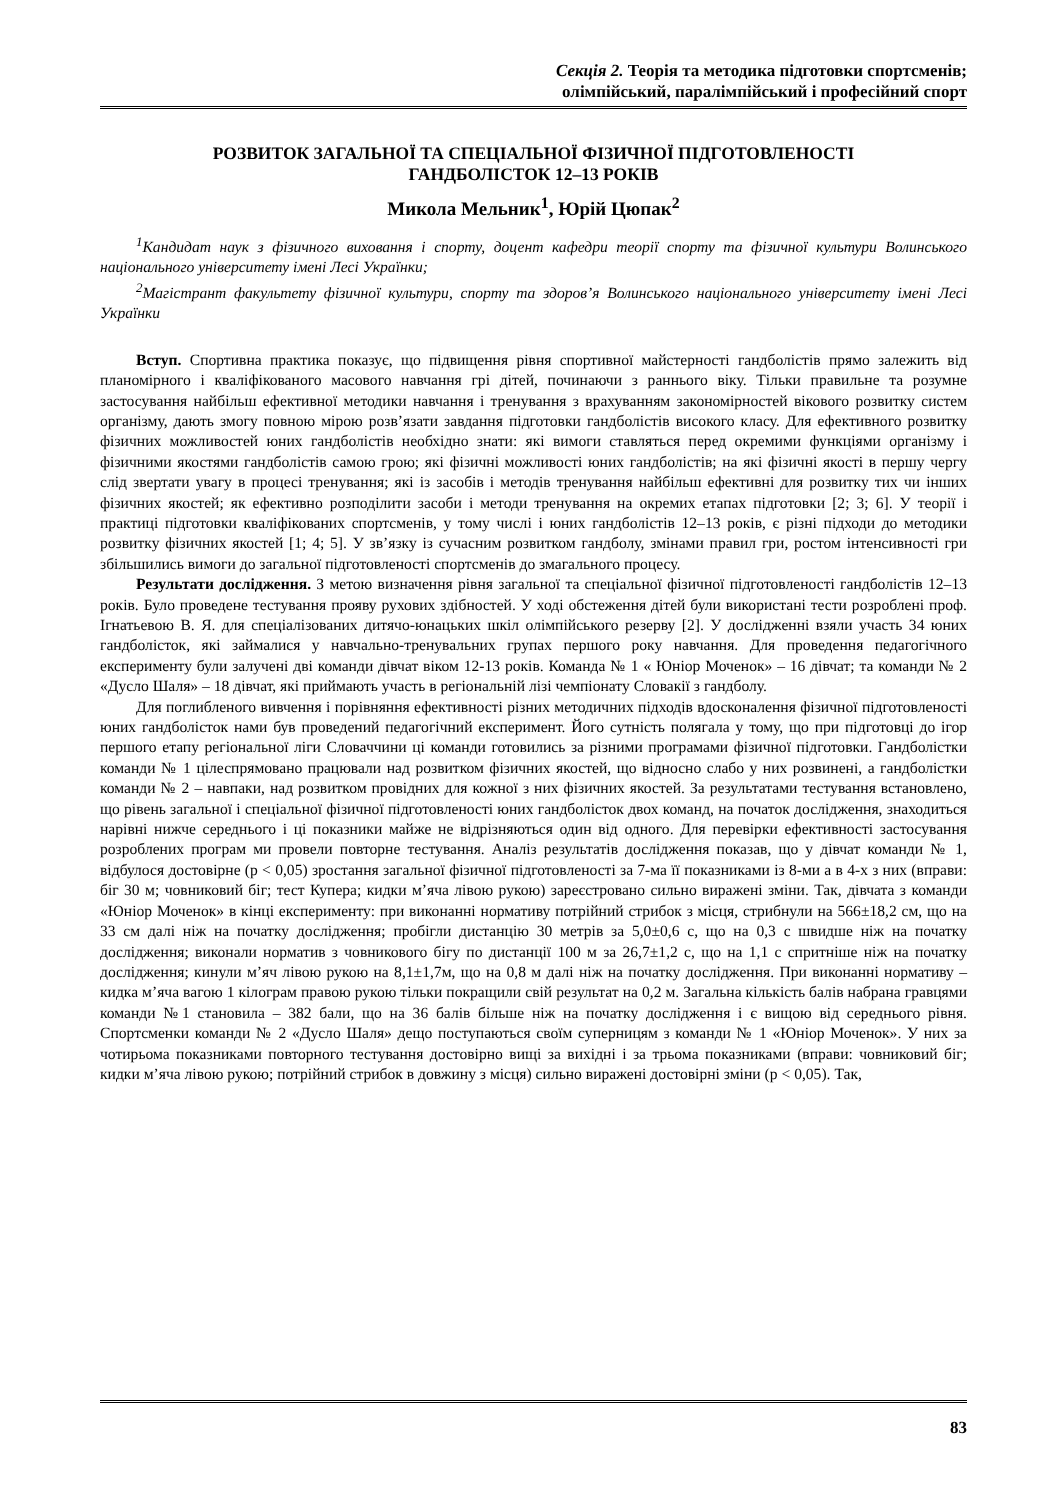Секція 2. Теорія та методика підготовки спортсменів;
олімпійський, паралімпійський і професійний спорт
РОЗВИТОК ЗАГАЛЬНОЇ ТА СПЕЦІАЛЬНОЇ ФІЗИЧНОЇ ПІДГОТОВЛЕНОСТІ
ГАНДБОЛІСТОК 12–13 РОКІВ
Микола Мельник<sup>1</sup>, Юрій Цюпак<sup>2</sup>
<sup>1</sup> Кандидат наук з фізичного виховання і спорту, доцент кафедри теорії спорту та фізичної культури Волинського національного університету імені Лесі Українки;
<sup>2</sup> Магістрант факультету фізичної культури, спорту та здоров’я Волинського національного університету імені Лесі Українки
Вступ. Спортивна практика показує, що підвищення рівня спортивної майстерності гандболістів прямо залежить від планомірного і кваліфікованого масового навчання грі дітей, починаючи з раннього віку. Тільки правильне та розумне застосування найбільш ефективної методики навчання і тренування з врахуванням закономірностей вікового розвитку систем організму, дають змогу повною мірою розв’язати завдання підготовки гандболістів високого класу. Для ефективного розвитку фізичних можливостей юних гандболістів необхідно знати: які вимоги ставляться перед окремими функціями організму і фізичними якостями гандболістів самою грою; які фізичні можливості юних гандболістів; на які фізичні якості в першу чергу слід звертати увагу в процесі тренування; які із засобів і методів тренування найбільш ефективні для розвитку тих чи інших фізичних якостей; як ефективно розподілити засоби і методи тренування на окремих етапах підготовки [2; 3; 6]. У теорії і практиці підготовки кваліфікованих спортсменів, у тому числі і юних гандболістів 12–13 років, є різні підходи до методики розвитку фізичних якостей [1; 4; 5]. У зв’язку із сучасним розвитком гандболу, змінами правил гри, ростом інтенсивності гри збільшились вимоги до загальної підготовленості спортсменів до змагального процесу.
Результати дослідження. З метою визначення рівня загальної та спеціальної фізичної підготовленості гандболістів 12–13 років. Було проведене тестування прояву рухових здібностей. У ході обстеження дітей були використані тести розроблені проф. Ігнатьевою В. Я. для спеціалізованих дитячо-юнацьких шкіл олімпійського резерву [2]. У дослідженні взяли участь 34 юних гандболісток, які займалися у навчально-тренувальних групах першого року навчання. Для проведення педагогічного експерименту були залучені дві команди дівчат віком 12-13 років. Команда № 1 « Юніор Моченок» – 16 дівчат; та команди № 2 «Дусло Шаля» – 18 дівчат, які приймають участь в регіональній лізі чемпіонату Словакії з гандболу.
Для поглибленого вивчення і порівняння ефективності різних методичних підходів вдосконалення фізичної підготовленості юних гандболісток нами був проведений педагогічний експеримент. Його сутність полягала у тому, що при підготовці до ігор першого етапу регіональної ліги Словаччини ці команди готовились за різними програмами фізичної підготовки. Гандболістки команди № 1 цілеспрямовано працювали над розвитком фізичних якостей, що відносно слабо у них розвинені, а гандболістки команди № 2 – навпаки, над розвитком провідних для кожної з них фізичних якостей. За результатами тестування встановлено, що рівень загальної і спеціальної фізичної підготовленості юних гандболісток двох команд, на початок дослідження, знаходиться нарівні нижче середнього і ці показники майже не відрізняються один від одного. Для перевірки ефективності застосування розроблених програм ми провели повторне тестування. Аналіз результатів дослідження показав, що у дівчат команди № 1, відбулося достовірне (р < 0,05) зростання загальної фізичної підготовленості за 7-ма її показниками із 8-ми а в 4-х з них (вправи: біг 30 м; човниковий біг; тест Купера; кидки м’яча лівою рукою) зареєстровано сильно виражені зміни. Так, дівчата з команди «Юніор Моченок» в кінці експерименту: при виконанні нормативу потрійний стрибок з місця, стрибнули на 566±18,2 см, що на 33 см далі ніж на початку дослідження; пробігли дистанцію 30 метрів за 5,0±0,6 с, що на 0,3 с швидше ніж на початку дослідження; виконали норматив з човникового бігу по дистанції 100 м за 26,7±1,2 с, що на 1,1 с спритніше ніж на початку дослідження; кинули м’яч лівою рукою на 8,1±1,7м, що на 0,8 м далі ніж на початку дослідження. При виконанні нормативу – кидка м’яча вагою 1 кілограм правою рукою тільки покращили свій результат на 0,2 м. Загальна кількість балів набрана гравцями команди №1 становила – 382 бали, що на 36 балів більше ніж на початку дослідження і є вищою від середнього рівня. Спортсменки команди № 2 «Дусло Шаля» дещо поступаються своїм суперницям з команди № 1 «Юніор Моченок». У них за чотирьома показниками повторного тестування достовірно вищі за вихідні і за трьома показниками (вправи: човниковий біг; кидки м’яча лівою рукою; потрійний стрибок в довжину з місця) сильно виражені достовірні зміни (р < 0,05). Так,
83